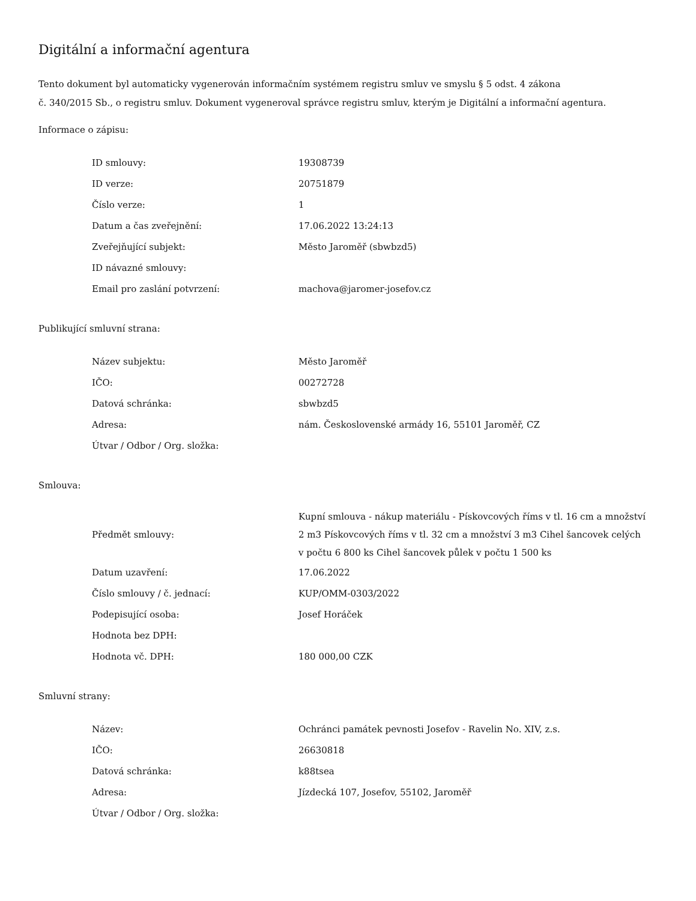Digitální a informační agentura
Tento dokument byl automaticky vygenerován informačním systémem registru smluv ve smyslu § 5 odst. 4 zákona
č. 340/2015 Sb., o registru smluv. Dokument vygeneroval správce registru smluv, kterým je Digitální a informační agentura.
Informace o zápisu:
| ID smlouvy: | 19308739 |
| ID verze: | 20751879 |
| Číslo verze: | 1 |
| Datum a čas zveřejnění: | 17.06.2022 13:24:13 |
| Zveřejňující subjekt: | Město Jaroměř (sbwbzd5) |
| ID návazné smlouvy: | |
| Email pro zaslání potvrzení: | machova@jaromer-josefov.cz |
Publikující smluvní strana:
| Název subjektu: | Město Jaroměř |
| IČO: | 00272728 |
| Datová schránka: | sbwbzd5 |
| Adresa: | nám. Československé armády 16, 55101 Jaroměř, CZ |
| Útvar / Odbor / Org. složka: | |
Smlouva:
| Předmět smlouvy: | Kupní smlouva - nákup materiálu - Pískovcových říms v tl. 16 cm a množství 2 m3 Pískovcových říms v tl. 32 cm a množství 3 m3 Cihel šancovek celých v počtu 6 800 ks Cihel šancovek půlek v počtu 1 500 ks |
| Datum uzavření: | 17.06.2022 |
| Číslo smlouvy / č. jednací: | KUP/OMM-0303/2022 |
| Podepisující osoba: | Josef Horáček |
| Hodnota bez DPH: | |
| Hodnota vč. DPH: | 180 000,00 CZK |
Smluvní strany:
| Název: | Ochránci památek pevnosti Josefov - Ravelin No. XIV, z.s. |
| IČO: | 26630818 |
| Datová schránka: | k88tsea |
| Adresa: | Jízdecká 107, Josefov, 55102, Jaroměř |
| Útvar / Odbor / Org. složka: | |